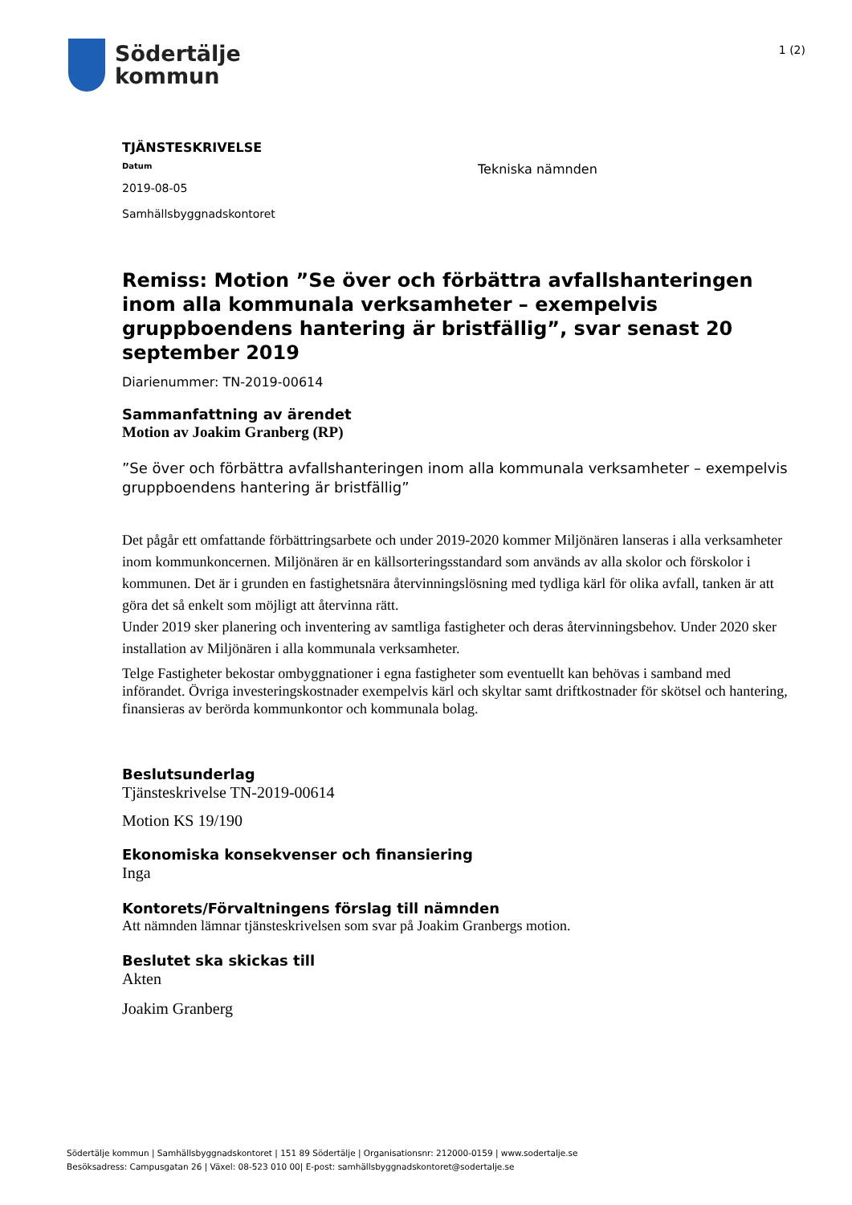Södertälje
kommun
1 (2)
TJÄNSTESKRIVELSE
Datum
2019-08-05
Samhällsbyggnadskontoret
Tekniska nämnden
Remiss: Motion ”Se över och förbättra avfallshanteringen inom alla kommunala verksamheter – exempelvis gruppboendens hantering är bristfällig”, svar senast 20 september 2019
Diarienummer: TN-2019-00614
Sammanfattning av ärendet
Motion av Joakim Granberg (RP)
”Se över och förbättra avfallshanteringen inom alla kommunala verksamheter – exempelvis gruppboendens hantering är bristfällig”
Det pågår ett omfattande förbättringsarbete och under 2019-2020 kommer Miljönären lanseras i alla verksamheter inom kommunkoncernen. Miljönären är en källsorteringsstandard som används av alla skolor och förskolor i kommunen. Det är i grunden en fastighetsnära återvinningslösning med tydliga kärl för olika avfall, tanken är att göra det så enkelt som möjligt att återvinna rätt.
Under 2019 sker planering och inventering av samtliga fastigheter och deras återvinningsbehov. Under 2020 sker installation av Miljönären i alla kommunala verksamheter.
Telge Fastigheter bekostar ombyggnationer i egna fastigheter som eventuellt kan behövas i samband med införandet. Övriga investeringskostnader exempelvis kärl och skyltar samt driftkostnader för skötsel och hantering, finansieras av berörda kommunkontor och kommunala bolag.
Beslutsunderlag
Tjänsteskrivelse TN-2019-00614
Motion KS 19/190
Ekonomiska konsekvenser och finansiering
Inga
Kontorets/Förvaltningens förslag till nämnden
Att nämnden lämnar tjänsteskrivelsen som svar på Joakim Granbergs motion.
Beslutet ska skickas till
Akten
Joakim Granberg
Södertälje kommun | Samhällsbyggnadskontoret | 151 89 Södertälje | Organisationsnr: 212000-0159 | www.sodertalje.se
Besöksadress: Campusgatan 26 | Växel: 08-523 010 00| E-post: samhällsbyggnadskontoret@sodertalje.se